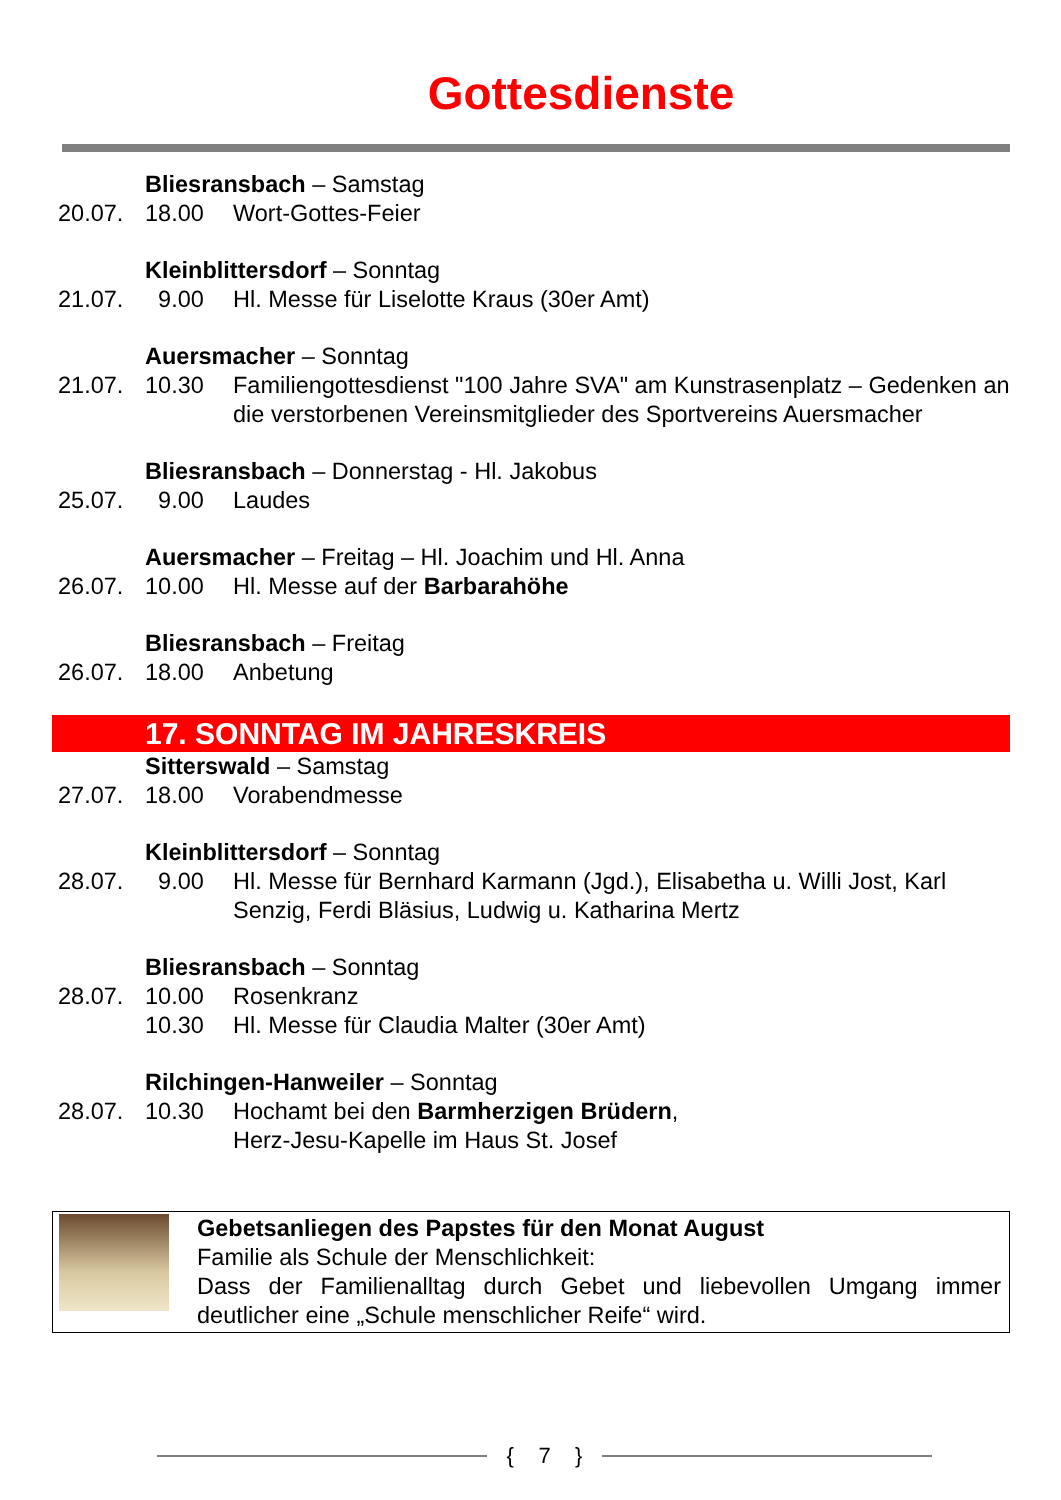Gottesdienste
Bliesransbach – Samstag
20.07.
18.00
Wort-Gottes-Feier
Kleinblittersdorf – Sonntag
21.07.
9.00
Hl. Messe für Liselotte Kraus (30er Amt)
Auersmacher – Sonntag
21.07.
10.30
Familiengottesdienst "100 Jahre SVA" am Kunstrasenplatz – Gedenken an die verstorbenen Vereinsmitglieder des Sportvereins Auersmacher
Bliesransbach – Donnerstag - Hl. Jakobus
25.07.
9.00
Laudes
Auersmacher – Freitag – Hl. Joachim und Hl. Anna
26.07.
10.00
Hl. Messe auf der Barbarahöhe
Bliesransbach – Freitag
26.07.
18.00
Anbetung
17. SONNTAG IM JAHRESKREIS
Sitterswald – Samstag
27.07.
18.00
Vorabendmesse
Kleinblittersdorf – Sonntag
28.07.
9.00
Hl. Messe für Bernhard Karmann (Jgd.), Elisabetha u. Willi Jost, Karl Senzig, Ferdi Bläsius, Ludwig u. Katharina Mertz
Bliesransbach – Sonntag
28.07.
10.00
Rosenkranz
10.30
Hl. Messe für Claudia Malter (30er Amt)
Rilchingen-Hanweiler – Sonntag
28.07.
10.30
Hochamt bei den Barmherzigen Brüdern,
Herz-Jesu-Kapelle im Haus St. Josef
Gebetsanliegen des Papstes für den Monat August
Familie als Schule der Menschlichkeit:
Dass der Familienalltag durch Gebet und liebevollen Umgang immer deutlicher eine „Schule menschlicher Reife“ wird.
{ 7 }